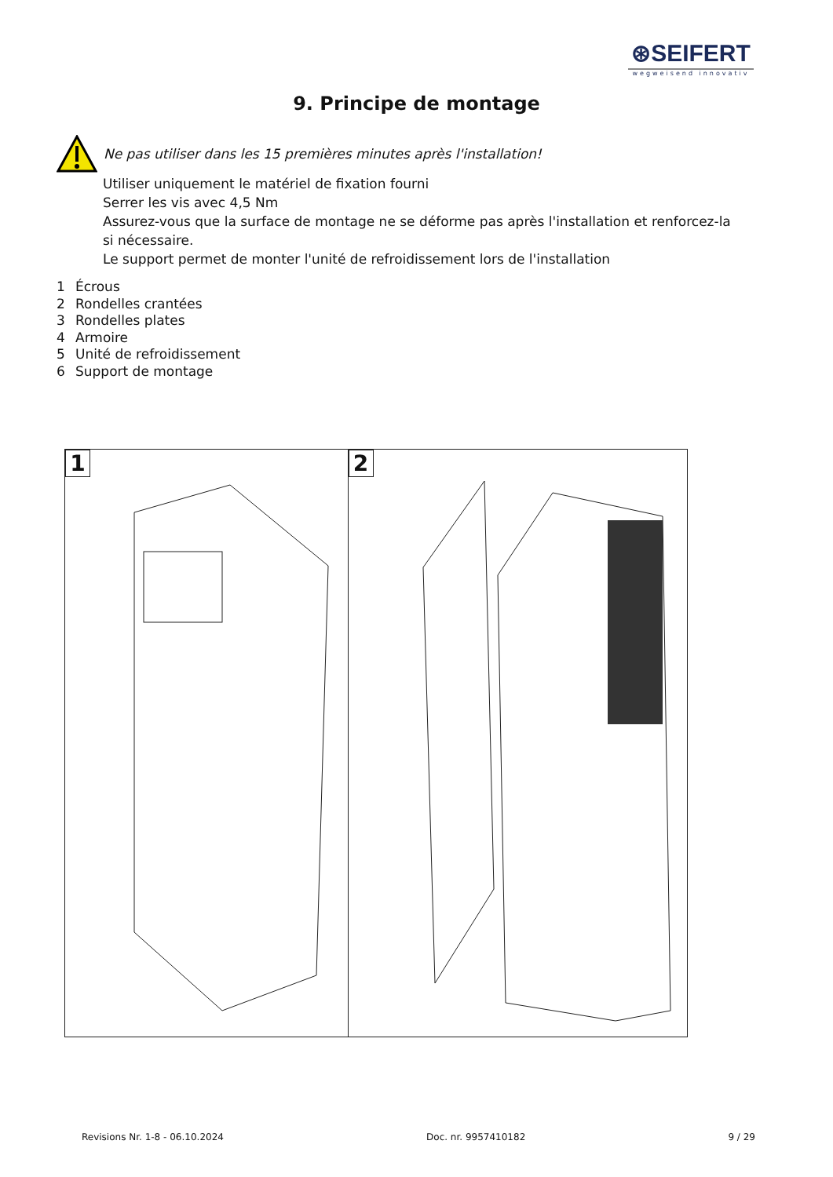⊛SEIFERT
wegweisend innovativ
9. Principe de montage
Ne pas utiliser dans les 15 premières minutes après l'installation!
Utiliser uniquement le matériel de fixation fourni
Serrer les vis avec 4,5 Nm
Assurez-vous que la surface de montage ne se déforme pas après l'installation et renforcez-la si nécessaire.
Le support permet de monter l'unité de refroidissement lors de l'installation
1 Écrous
2 Rondelles crantées
3 Rondelles plates
4 Armoire
5 Unité de refroidissement
6 Support de montage
1
2
Revisions Nr. 1-8 - 06.10.2024 Doc. nr. 9957410182 9 / 29